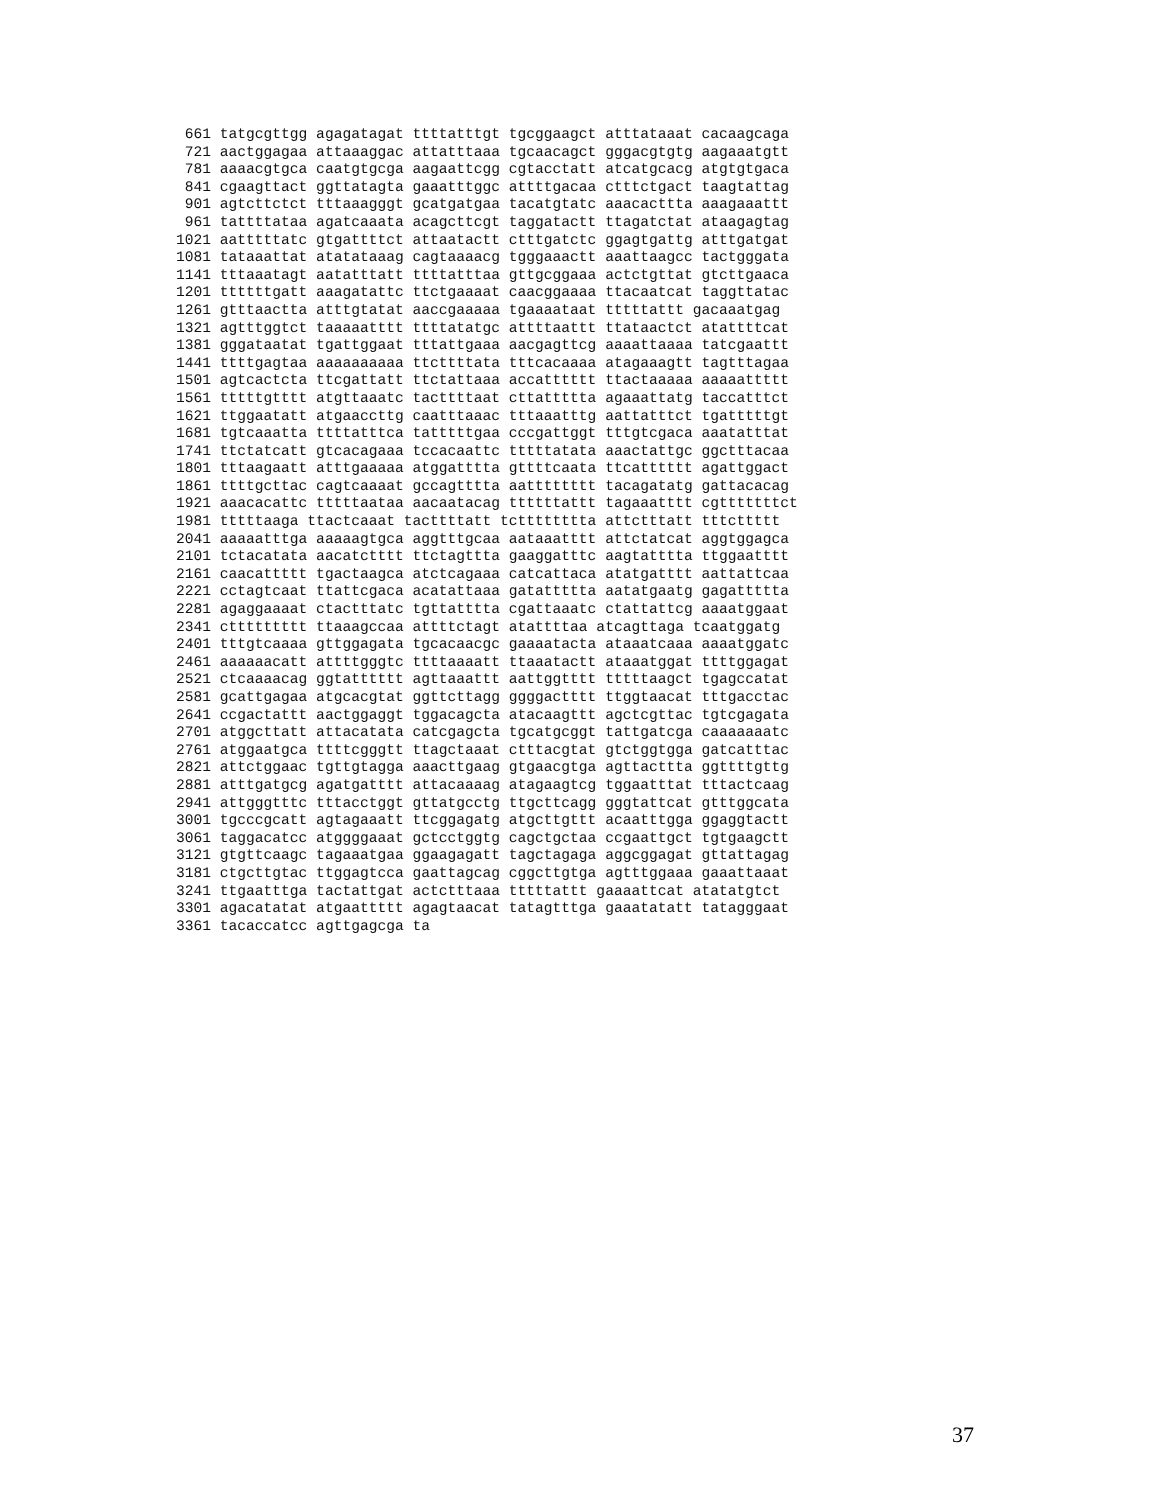661 tatgcgttgg agagatagat ttttatttgt tgcggaagct atttataaat cacaagcaga
 721 aactggagaa attaaaggac attatttaaa tgcaacagct gggacgtgtg aagaaatgtt
 781 aaaacgtgca caatgtgcga aagaattcgg cgtacctatt atcatgcacg atgtgtgaca
 841 cgaagttact ggttatagta gaaatttggc attttgacaa ctttctgact taagtattag
 901 agtcttctct tttaaagggt gcatgatgaa tacatgtatc aaacacttta aaagaaattt
 961 tattttataa agatcaaata acagcttcgt taggatactt ttagatctat ataagagtag
1021 aatttttatc gtgattttct attaatactt ctttgatctc ggagtgattg atttgatgat
1081 tataaattat atatataaag cagtaaaacg tgggaaactt aaattaagcc tactgggata
1141 tttaaatagt aatatttatt ttttatttaa gttgcggaaa actctgttat gtcttgaaca
1201 ttttttgatt aaagatattc ttctgaaaat caacggaaaa ttacaatcat taggttatac
1261 gtttaactta atttgtatat aaccgaaaaa tgaaaataat tttttattt gacaaatgag
1321 agtttggtct taaaaatttt ttttatatgc attttaattt ttataactct atattttcat
1381 gggataatat tgattggaat tttattgaaa aacgagttcg aaaattaaaa tatcgaattt
1441 ttttgagtaa aaaaaaaaaa ttcttttata tttcacaaaa atagaaagtt tagtttagaa
1501 agtcactcta ttcgattatt ttctattaaa accatttttt ttactaaaaa aaaaattttt
1561 tttttgtttt atgttaaatc tacttttaat cttattttta agaaattatg taccatttct
1621 ttggaatatt atgaaccttg caatttaaac tttaaatttg aattatttct tgatttttgt
1681 tgtcaaatta ttttatttca tatttttgaa cccgattggt tttgtcgaca aaatatttat
1741 ttctatcatt gtcacagaaa tccacaattc tttttatata aaactattgc ggctttacaa
1801 tttaagaatt atttgaaaaa atggatttta gttttcaata ttcatttttt agattggact
1861 ttttgcttac cagtcaaaat gccagtttta aatttttttt tacagatatg gattacacag
1921 aaacacattc tttttaataa aacaatacag ttttttattt tagaaatttt cgtttttttct
1981 tttttaaga ttactcaaat tacttttatt tctttttttta attctttatt tttcttttt
2041 aaaaatttga aaaaagtgca aggtttgcaa aataaatttt attctatcat aggtggagca
2101 tctacatata aacatctttt ttctagttta gaaggatttc aagtatttta ttggaatttt
2161 caacattttt tgactaagca atctcagaaa catcattaca atatgatttt aattattcaa
2221 cctagtcaat ttattcgaca acatattaaa gatattttta aatatgaatg gagattttta
2281 agaggaaaat ctactttatc tgttatttta cgattaaatc ctattattcg aaaatggaat
2341 cttttttttt ttaaagccaa attttctagt atattttaa atcagttaga tcaatggatg
2401 tttgtcaaaa gttggagata tgcacaacgc gaaaatacta ataaatcaaa aaaatggatc
2461 aaaaaacatt attttgggtc ttttaaaatt ttaaatactt ataaatggat ttttggagat
2521 ctcaaaacag ggtatttttt agttaaattt aattggtttt tttttaagct tgagccatat
2581 gcattgagaa atgcacgtat ggttcttagg ggggactttt ttggtaacat tttgacctac
2641 ccgactattt aactggaggt tggacagcta atacaagttt agctcgttac tgtcgagata
2701 atggcttatt attacatata catcgagcta tgcatgcggt tattgatcga caaaaaaatc
2761 atggaatgca ttttcgggtt ttagctaaat ctttacgtat gtctggtgga gatcatttac
2821 attctggaac tgttgtagga aaacttgaag gtgaacgtga agttacttta ggttttgttg
2881 atttgatgcg agatgatttt attacaaaag atagaagtcg tggaatttat tttactcaag
2941 attgggtttc tttacctggt gttatgcctg ttgcttcagg gggtattcat gtttggcata
3001 tgcccgcatt agtagaaatt ttcggagatg atgcttgttt acaatttgga ggaggtactt
3061 taggacatcc atggggaaat gctcctggtg cagctgctaa ccgaattgct tgtgaagctt
3121 gtgttcaagc tagaaatgaa ggaagagatt tagctagaga aggcggagat gttattagag
3181 ctgcttgtac ttggagtcca gaattagcag cggcttgtga agtttggaaa gaaattaaat
3241 ttgaatttga tactattgat actctttaaa tttttattt gaaaattcat atatatgtct
3301 agacatatat atgaattttt agagtaacat tatagtttga gaaatatatt tatagggaat
3361 tacaccatcc agttgagcga ta
37